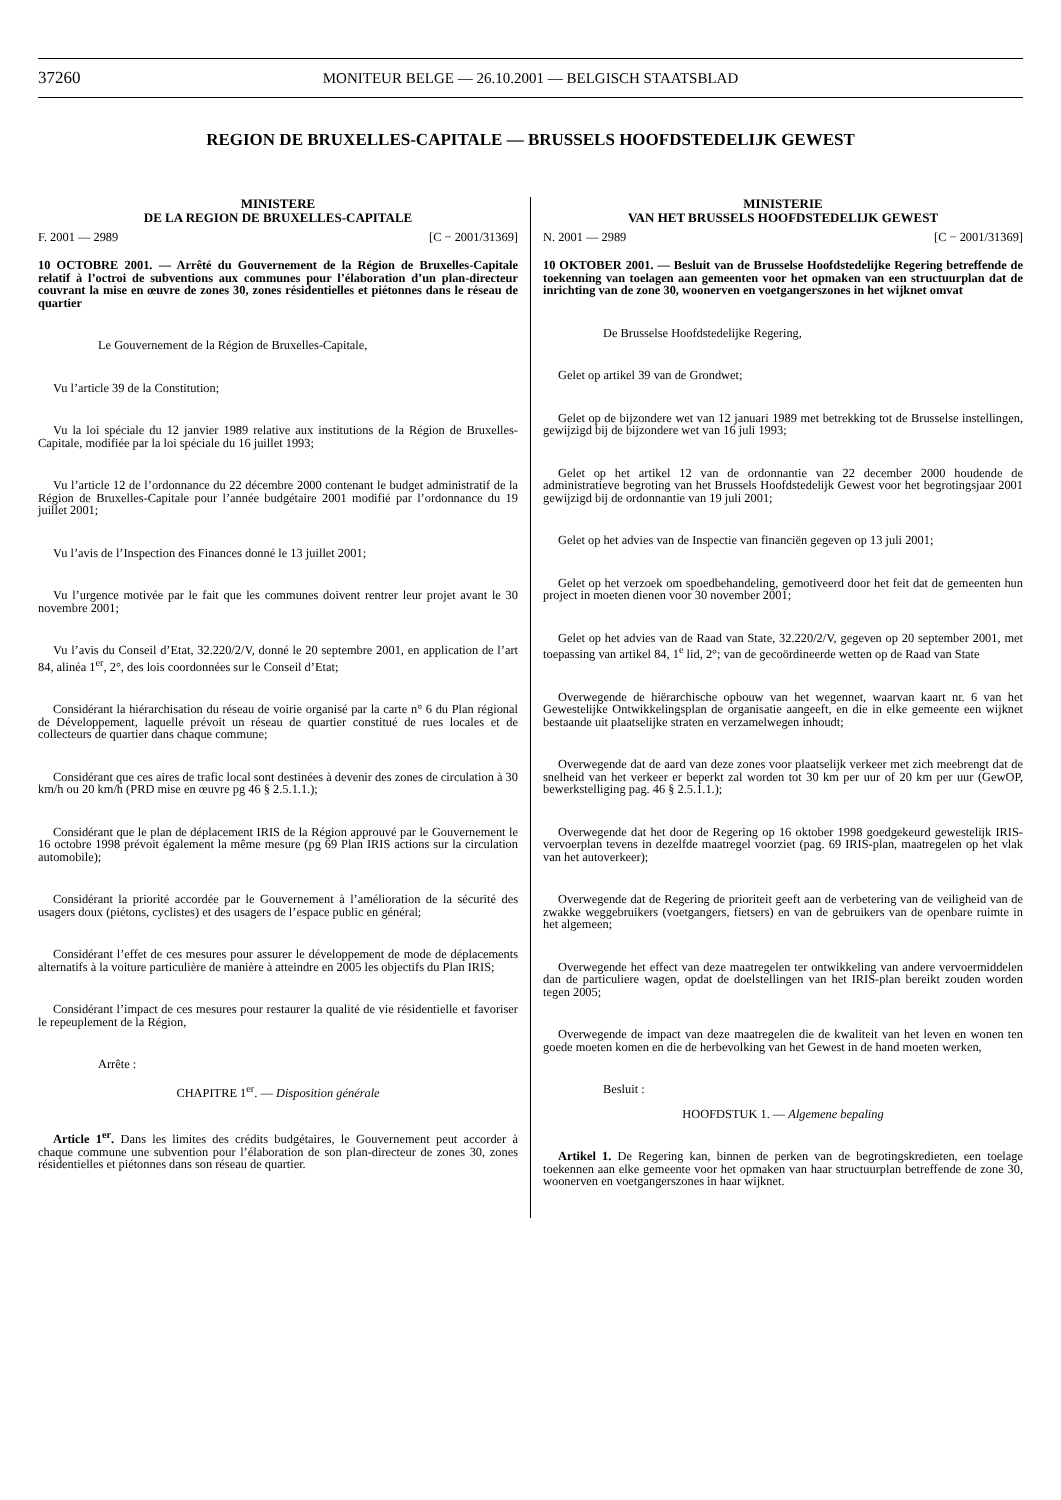37260 MONITEUR BELGE — 26.10.2001 — BELGISCH STAATSBLAD
REGION DE BRUXELLES-CAPITALE — BRUSSELS HOOFDSTEDELIJK GEWEST
MINISTERE
DE LA REGION DE BRUXELLES-CAPITALE
F. 2001 — 2989 [C − 2001/31369]
10 OCTOBRE 2001. — Arrêté du Gouvernement de la Région de Bruxelles-Capitale relatif à l’octroi de subventions aux communes pour l’élaboration d’un plan-directeur couvrant la mise en œuvre de zones 30, zones résidentielles et piétonnes dans le réseau de quartier
Le Gouvernement de la Région de Bruxelles-Capitale,
Vu l’article 39 de la Constitution;
Vu la loi spéciale du 12 janvier 1989 relative aux institutions de la Région de Bruxelles-Capitale, modifiée par la loi spéciale du 16 juillet 1993;
Vu l’article 12 de l’ordonnance du 22 décembre 2000 contenant le budget administratif de la Région de Bruxelles-Capitale pour l’année budgétaire 2001 modifié par l’ordonnance du 19 juillet 2001;
Vu l’avis de l’Inspection des Finances donné le 13 juillet 2001;
Vu l’urgence motivée par le fait que les communes doivent rentrer leur projet avant le 30 novembre 2001;
Vu l’avis du Conseil d’Etat, 32.220/2/V, donné le 20 septembre 2001, en application de l’art 84, alinéa 1<sup>er</sup>, 2°, des lois coordonnées sur le Conseil d’Etat;
Considérant la hiérarchisation du réseau de voirie organisé par la carte n° 6 du Plan régional de Développement, laquelle prévoit un réseau de quartier constitué de rues locales et de collecteurs de quartier dans chaque commune;
Considérant que ces aires de trafic local sont destinées à devenir des zones de circulation à 30 km/h ou 20 km/h (PRD mise en œuvre pg 46 § 2.5.1.1.);
Considérant que le plan de déplacement IRIS de la Région approuvé par le Gouvernement le 16 octobre 1998 prévoit également la même mesure (pg 69 Plan IRIS actions sur la circulation automobile);
Considérant la priorité accordée par le Gouvernement à l’amélioration de la sécurité des usagers doux (piétons, cyclistes) et des usagers de l’espace public en général;
Considérant l’effet de ces mesures pour assurer le développement de mode de déplacements alternatifs à la voiture particulière de manière à atteindre en 2005 les objectifs du Plan IRIS;
Considérant l’impact de ces mesures pour restaurer la qualité de vie résidentielle et favoriser le repeuplement de la Région,
Arrête :
CHAPITRE 1<sup>er</sup>. — Disposition générale
Article 1<sup>er</sup>. Dans les limites des crédits budgétaires, le Gouvernement peut accorder à chaque commune une subvention pour l’élaboration de son plan-directeur de zones 30, zones résidentielles et piétonnes dans son réseau de quartier.
MINISTERIE
VAN HET BRUSSELS HOOFDSTEDELIJK GEWEST
N. 2001 — 2989 [C − 2001/31369]
10 OKTOBER 2001. — Besluit van de Brusselse Hoofdstedelijke Regering betreffende de toekenning van toelagen aan gemeenten voor het opmaken van een structuurplan dat de inrichting van de zone 30, woonerven en voetgangerszones in het wijknet omvat
De Brusselse Hoofdstedelijke Regering,
Gelet op artikel 39 van de Grondwet;
Gelet op de bijzondere wet van 12 januari 1989 met betrekking tot de Brusselse instellingen, gewijzigd bij de bijzondere wet van 16 juli 1993;
Gelet op het artikel 12 van de ordonnantie van 22 december 2000 houdende de administratieve begroting van het Brussels Hoofdstedelijk Gewest voor het begrotingsjaar 2001 gewijzigd bij de ordonnantie van 19 juli 2001;
Gelet op het advies van de Inspectie van financiën gegeven op 13 juli 2001;
Gelet op het verzoek om spoedbehandeling, gemotiveerd door het feit dat de gemeenten hun project in moeten dienen voor 30 november 2001;
Gelet op het advies van de Raad van State, 32.220/2/V, gegeven op 20 september 2001, met toepassing van artikel 84, 1<sup>e</sup> lid, 2°; van de gecoördineerde wetten op de Raad van State
Overwegende de hiërarchische opbouw van het wegennet, waarvan kaart nr. 6 van het Gewestelijke Ontwikkelingsplan de organisatie aangeeft, en die in elke gemeente een wijknet bestaande uit plaatselijke straten en verzamelwegen inhoudt;
Overwegende dat de aard van deze zones voor plaatselijk verkeer met zich meebrengt dat de snelheid van het verkeer er beperkt zal worden tot 30 km per uur of 20 km per uur (GewOP, bewerkstelliging pag. 46 § 2.5.1.1.);
Overwegende dat het door de Regering op 16 oktober 1998 goedgekeurd gewestelijk IRIS-vervoerplan tevens in dezelfde maatregel voorziet (pag. 69 IRIS-plan, maatregelen op het vlak van het autoverkeer);
Overwegende dat de Regering de prioriteit geeft aan de verbetering van de veiligheid van de zwakke weggebruikers (voetgangers, fietsers) en van de gebruikers van de openbare ruimte in het algemeen;
Overwegende het effect van deze maatregelen ter ontwikkeling van andere vervoermiddelen dan de particuliere wagen, opdat de doelstellingen van het IRIS-plan bereikt zouden worden tegen 2005;
Overwegende de impact van deze maatregelen die de kwaliteit van het leven en wonen ten goede moeten komen en die de herbevolking van het Gewest in de hand moeten werken,
Besluit :
HOOFDSTUK 1. — Algemene bepaling
Artikel 1. De Regering kan, binnen de perken van de begrotingskredieten, een toelage toekennen aan elke gemeente voor het opmaken van haar structuurplan betreffende de zone 30, woonerven en voetgangerszones in haar wijknet.